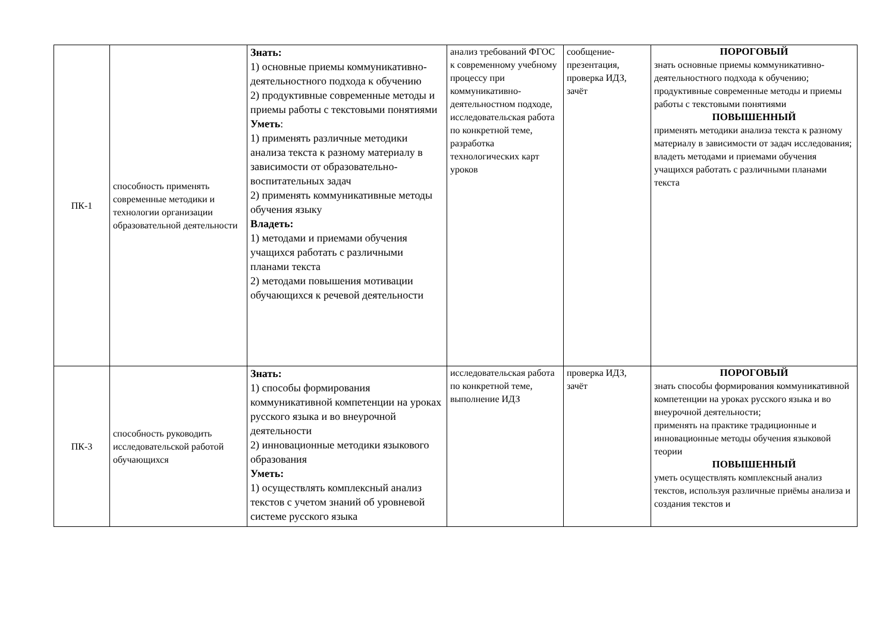| ПК-1 | способность применять современные методики и технологии организации образовательной деятельности | Знать: 1) основные приемы коммуникативно-деятельностного подхода к обучению 2) продуктивные современные методы и приемы работы с текстовыми понятиями Уметь : 1) применять различные методики анализа текста к разному материалу в зависимости от образовательно-воспитательных задач 2) применять коммуникативные методы обучения языку Владеть: 1) методами и приемами обучения учащихся работать с различными планами текста 2) методами повышения мотивации обучающихся к речевой деятельности | анализ требований ФГОС к современному учебному процессу при коммуникативно-деятельностном подходе, исследовательская работа по конкретной теме, разработка технологических карт уроков | сообщение-презентация, проверка ИДЗ, зачёт | ПОРОГОВЫЙ знать основные приемы коммуникативно-деятельностного подхода к обучению; продуктивные современные методы и приемы работы с текстовыми понятиями ПОВЫШЕННЫЙ применять методики анализа текста к разному материалу в зависимости от задач исследования; владеть методами и приемами обучения учащихся работать с различными планами текста |
| ПК-3 | способность руководить исследовательской работой обучающихся | Знать: 1) способы формирования коммуникативной компетенции на уроках русского языка и во внеурочной деятельности 2) инновационные методики языкового образования Уметь: 1) осуществлять комплексный анализ текстов с учетом знаний об уровневой системе русского языка | исследовательская работа по конкретной теме, выполнение ИДЗ | проверка ИДЗ, зачёт | ПОРОГОВЫЙ знать способы формирования коммуникативной компетенции на уроках русского языка и во внеурочной деятельности; применять на практике традиционные и инновационные методы обучения языковой теории ПОВЫШЕННЫЙ уметь осуществлять комплексный анализ текстов, используя различные приёмы анализа и создания текстов и |